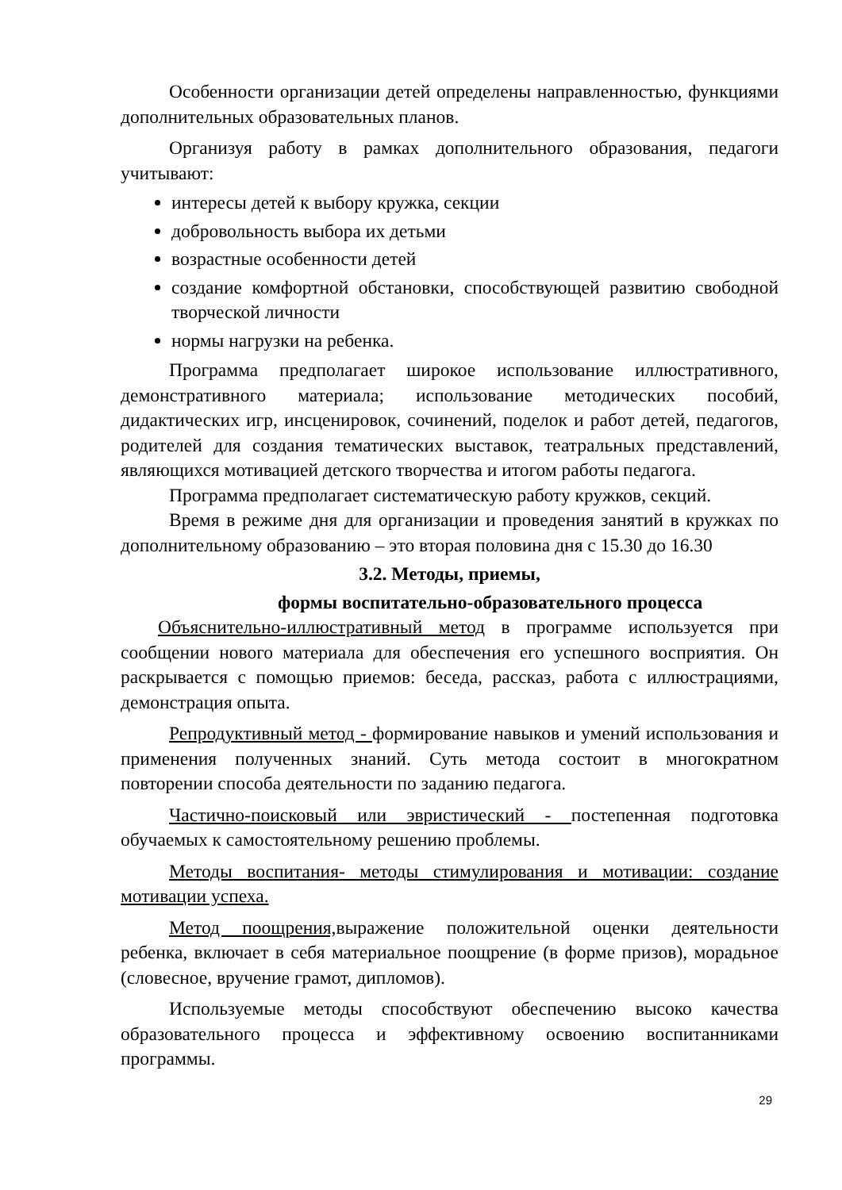Особенности организации детей определены направленностью, функциями дополнительных образовательных планов.
Организуя работу в рамках дополнительного образования, педагоги учитывают:
интересы детей к выбору кружка, секции
добровольность выбора их детьми
возрастные особенности детей
создание комфортной обстановки, способствующей развитию свободной творческой личности
нормы нагрузки на ребенка.
Программа предполагает широкое использование иллюстративного, демонстративного материала; использование методических пособий, дидактических игр, инсценировок, сочинений, поделок и работ детей, педагогов, родителей для создания тематических выставок, театральных представлений, являющихся мотивацией детского творчества и итогом работы педагога.
Программа предполагает систематическую работу кружков, секций.
Время в режиме дня для организации и проведения занятий в кружках по дополнительному образованию – это вторая половина дня с 15.30 до 16.30
3.2. Методы, приемы,
формы воспитательно-образовательного процесса
Объяснительно-иллюстративный метод в программе используется при сообщении нового материала для обеспечения его успешного восприятия. Он раскрывается с помощью приемов: беседа, рассказ, работа с иллюстрациями, демонстрация опыта.
Репродуктивный метод - формирование навыков и умений использования и применения полученных знаний. Суть метода состоит в многократном повторении способа деятельности по заданию педагога.
Частично-поисковый или эвристический - постепенная подготовка обучаемых к самостоятельному решению проблемы.
Методы воспитания- методы стимулирования и мотивации: создание мотивации успеха.
Метод поощрения, выражение положительной оценки деятельности ребенка, включает в себя материальное поощрение (в форме призов), морадьное (словесное, вручение грамот, дипломов).
Используемые методы способствуют обеспечению высоко качества образовательного процесса и эффективному освоению воспитанниками программы.
29